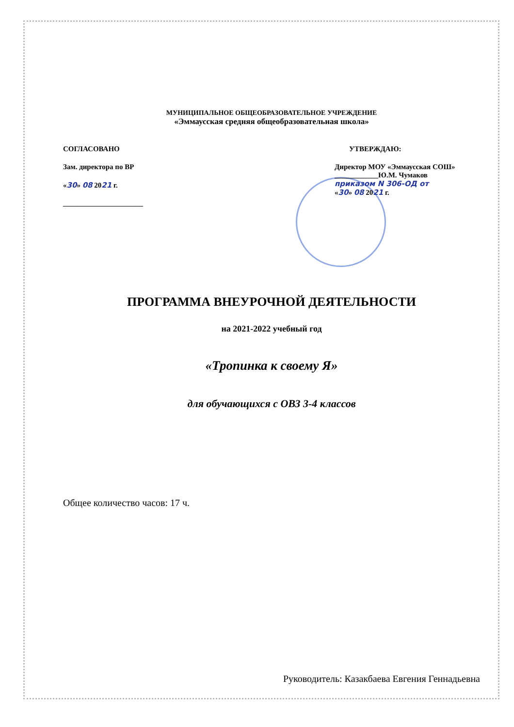МУНИЦИПАЛЬНОЕ ОБЩЕОБРАЗОВАТЕЛЬНОЕ УЧРЕЖДЕНИЕ
«Эммаусская средняя общеобразовательная школа»
СОГЛАСОВАНО
Зам. директора по ВР
«30» 08 2021 г.
______________________
УТВЕРЖДАЮ:
Директор МОУ «Эммаусская СОШ» ____________Ю.М. Чумаков
приказом N 306-ОД от
«30» 08 2021 г.
ПРОГРАММА ВНЕУРОЧНОЙ ДЕЯТЕЛЬНОСТИ
на 2021-2022 учебный год
«Тропинка к своему Я»
для обучающихся с ОВЗ 3-4 классов
Общее количество часов: 17 ч.
Руководитель: Казакбаева Евгения Геннадьевна